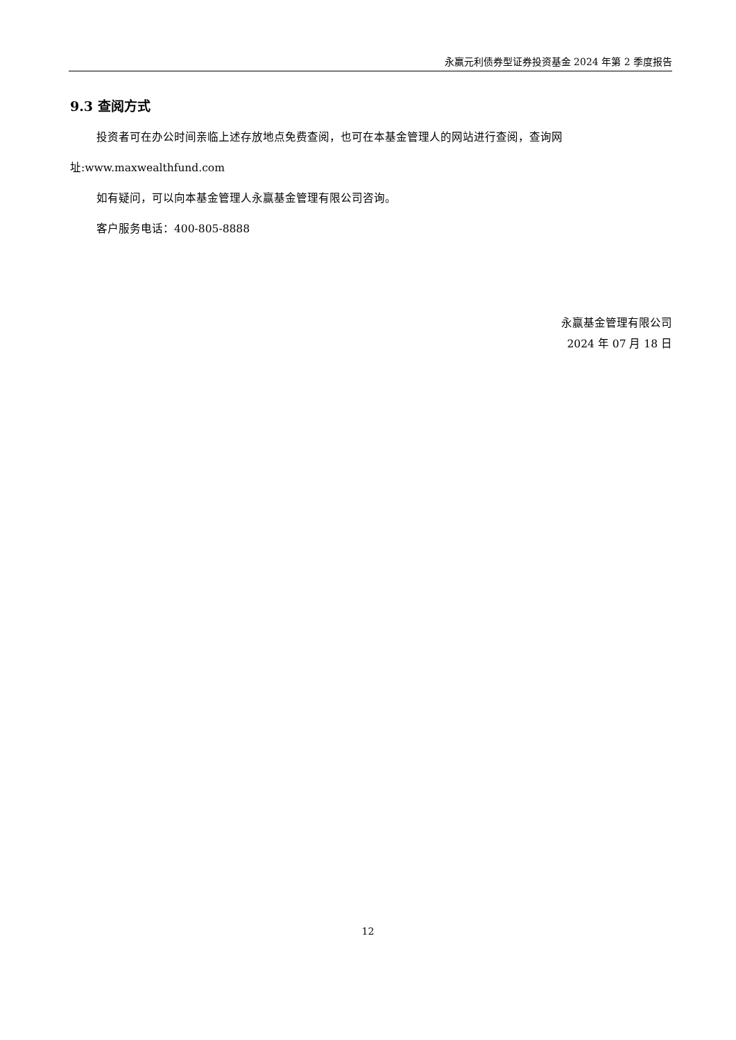永赢元利债券型证券投资基金 2024 年第 2 季度报告
9.3 查阅方式
投资者可在办公时间亲临上述存放地点免费查阅，也可在本基金管理人的网站进行查阅，查询网
址:www.maxwealthfund.com
如有疑问，可以向本基金管理人永赢基金管理有限公司咨询。
客户服务电话：400-805-8888
永赢基金管理有限公司
2024 年 07 月 18 日
12